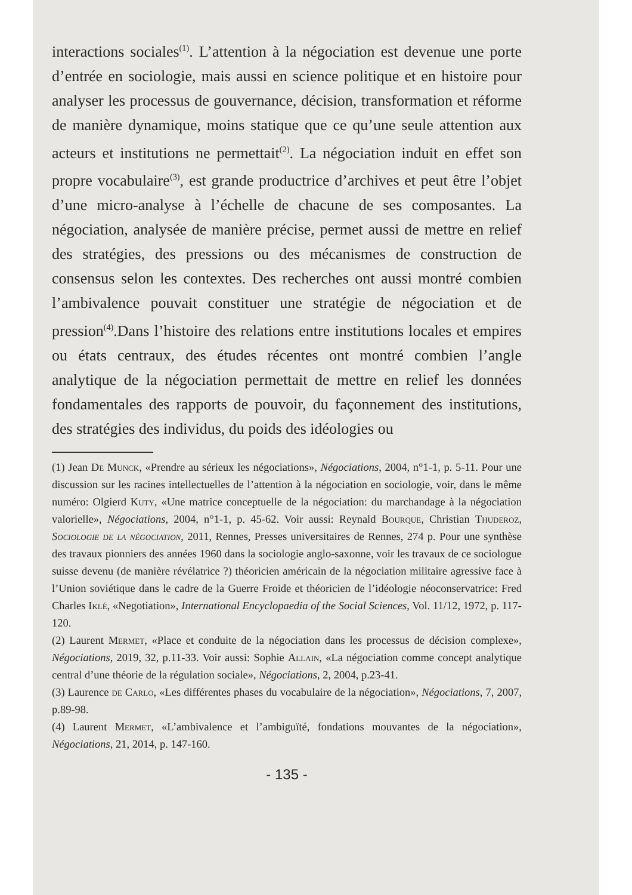interactions sociales<sup>(1)</sup>. L’attention à la négociation est devenue une porte d’entrée en sociologie, mais aussi en science politique et en histoire pour analyser les processus de gouvernance, décision, transformation et réforme de manière dynamique, moins statique que ce qu’une seule attention aux acteurs et institutions ne permettait<sup>(2)</sup>. La négociation induit en effet son propre vocabulaire<sup>(3)</sup>, est grande productrice d’archives et peut être l’objet d’une micro-analyse à l’échelle de chacune de ses composantes. La négociation, analysée de manière précise, permet aussi de mettre en relief des stratégies, des pressions ou des mécanismes de construction de consensus selon les contextes. Des recherches ont aussi montré combien l’ambivalence pouvait constituer une stratégie de négociation et de pression<sup>(4)</sup>.Dans l’histoire des relations entre institutions locales et empires ou états centraux, des études récentes ont montré combien l’angle analytique de la négociation permettait de mettre en relief les données fondamentales des rapports de pouvoir, du façonnement des institutions, des stratégies des individus, du poids des idéologies ou
(1) Jean De Munck, «Prendre au sérieux les négociations», Négociations, 2004, n°1-1, p. 5-11. Pour une discussion sur les racines intellectuelles de l’attention à la négociation en sociologie, voir, dans le même numéro: Olgierd Kuty, «Une matrice conceptuelle de la négociation: du marchandage à la négociation valorielle», Négociations, 2004, n°1-1, p. 45-62. Voir aussi: Reynald Bourque, Christian Thuderoz, Sociologie de la négociation, 2011, Rennes, Presses universitaires de Rennes, 274 p. Pour une synthèse des travaux pionniers des années 1960 dans la sociologie anglo-saxonne, voir les travaux de ce sociologue suisse devenu (de manière révélatrice ?) théoricien américain de la négociation militaire agressive face à l’Union soviétique dans le cadre de la Guerre Froide et théoricien de l’idéologie néoconservatrice: Fred Charles Iklé, «Negotiation», International Encyclopaedia of the Social Sciences, Vol. 11/12, 1972, p. 117-120.
(2) Laurent Mermet, «Place et conduite de la négociation dans les processus de décision complexe», Négociations, 2019, 32, p.11-33. Voir aussi: Sophie Allain, «La négociation comme concept analytique central d’une théorie de la régulation sociale», Négociations, 2, 2004, p.23-41.
(3) Laurence de Carlo, «Les différentes phases du vocabulaire de la négociation», Négociations, 7, 2007, p.89-98.
(4) Laurent Mermet, «L’ambivalence et l’ambiguïté, fondations mouvantes de la négociation», Négociations, 21, 2014, p. 147-160.
- 135 -